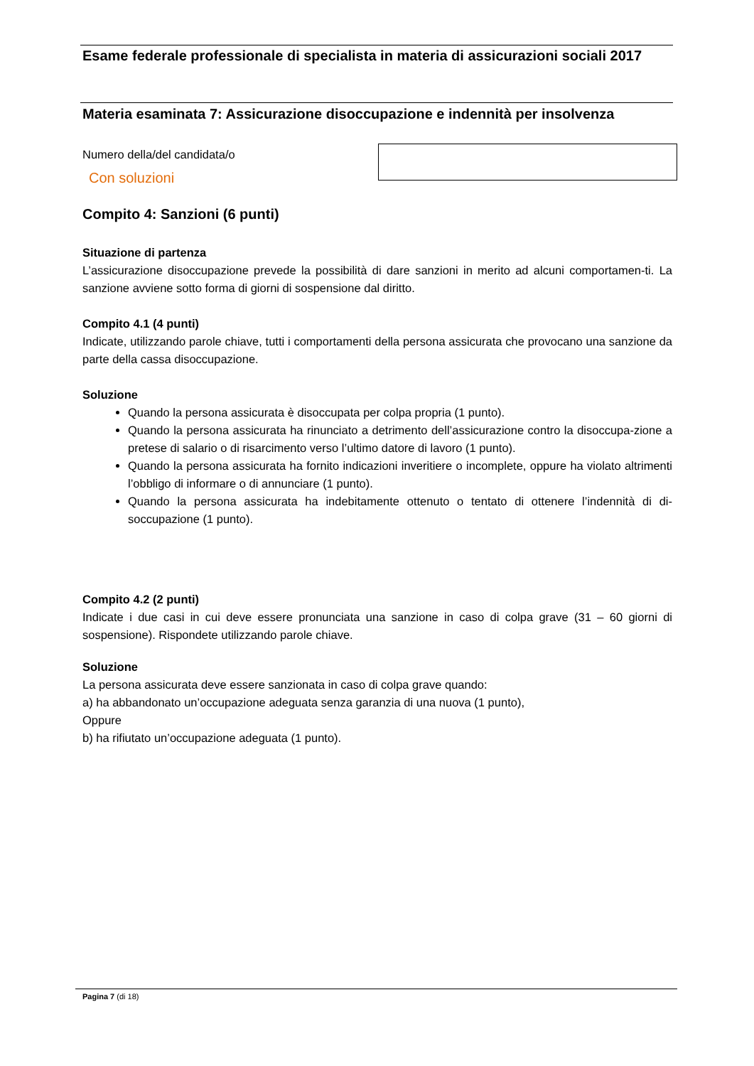Esame federale professionale di specialista in materia di assicurazioni sociali 2017
Materia esaminata 7: Assicurazione disoccupazione e indennità per insolvenza
Numero della/del candidata/o
Con soluzioni
Compito 4: Sanzioni (6 punti)
Situazione di partenza
L’assicurazione disoccupazione prevede la possibilità di dare sanzioni in merito ad alcuni comportamen-ti. La sanzione avviene sotto forma di giorni di sospensione dal diritto.
Compito 4.1 (4 punti)
Indicate, utilizzando parole chiave, tutti i comportamenti della persona assicurata che provocano una sanzione da parte della cassa disoccupazione.
Soluzione
Quando la persona assicurata è disoccupata per colpa propria (1 punto).
Quando la persona assicurata ha rinunciato a detrimento dell’assicurazione contro la disoccupa-zione a pretese di salario o di risarcimento verso l’ultimo datore di lavoro (1 punto).
Quando la persona assicurata ha fornito indicazioni inveritiere o incomplete, oppure ha violato altrimenti l’obbligo di informare o di annunciare (1 punto).
Quando la persona assicurata ha indebitamente ottenuto o tentato di ottenere l’indennità di di-soccupazione (1 punto).
Compito 4.2 (2 punti)
Indicate i due casi in cui deve essere pronunciata una sanzione in caso di colpa grave (31 – 60 giorni di sospensione). Rispondete utilizzando parole chiave.
Soluzione
La persona assicurata deve essere sanzionata in caso di colpa grave quando:
a) ha abbandonato un’occupazione adeguata senza garanzia di una nuova (1 punto),
Oppure
b) ha rifiutato un’occupazione adeguata (1 punto).
Pagina 7 (di 18)